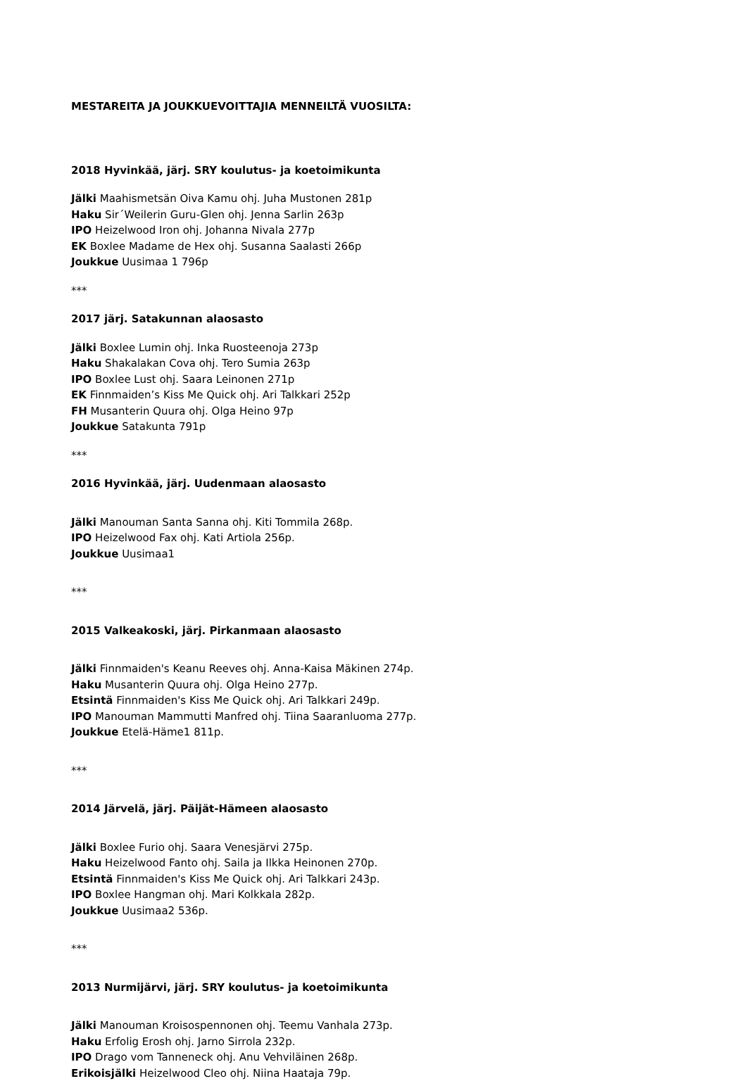MESTAREITA JA JOUKKUEVOITTAJIA MENNEILTÄ VUOSILTA:
2018 Hyvinkää, järj. SRY koulutus- ja koetoimikunta
Jälki Maahismetsän Oiva Kamu ohj. Juha Mustonen 281p
Haku Sir´Weilerin Guru-Glen ohj. Jenna Sarlin 263p
IPO Heizelwood Iron ohj. Johanna Nivala 277p
EK Boxlee Madame de Hex ohj. Susanna Saalasti 266p
Joukkue Uusimaa 1 796p
***
2017 järj. Satakunnan alaosasto
Jälki Boxlee Lumin ohj. Inka Ruosteenoja 273p
Haku Shakalakan Cova ohj. Tero Sumia 263p
IPO Boxlee Lust ohj. Saara Leinonen 271p
EK Finnmaiden’s Kiss Me Quick ohj. Ari Talkkari 252p
FH Musanterin Quura ohj. Olga Heino 97p
Joukkue Satakunta 791p
***
2016 Hyvinkää, järj. Uudenmaan alaosasto
Jälki Manouman Santa Sanna ohj. Kiti Tommila 268p.
IPO Heizelwood Fax ohj. Kati Artiola 256p.
Joukkue Uusimaa1
***
2015 Valkeakoski, järj. Pirkanmaan alaosasto
Jälki Finnmaiden's Keanu Reeves ohj. Anna-Kaisa Mäkinen 274p.
Haku Musanterin Quura ohj. Olga Heino 277p.
Etsintä Finnmaiden's Kiss Me Quick ohj. Ari Talkkari 249p.
IPO Manouman Mammutti Manfred ohj. Tiina Saaranluoma 277p.
Joukkue Etelä-Häme1 811p.
***
2014 Järvelä, järj. Päijät-Hämeen alaosasto
Jälki Boxlee Furio ohj. Saara Venesjärvi 275p.
Haku Heizelwood Fanto ohj. Saila ja Ilkka Heinonen 270p.
Etsintä Finnmaiden's Kiss Me Quick ohj. Ari Talkkari 243p.
IPO Boxlee Hangman ohj. Mari Kolkkala 282p.
Joukkue Uusimaa2 536p.
***
2013 Nurmijärvi, järj. SRY koulutus- ja koetoimikunta
Jälki Manouman Kroisospennonen ohj. Teemu Vanhala 273p.
Haku Erfolig Erosh ohj. Jarno Sirrola 232p.
IPO Drago vom Tanneneck ohj. Anu Vehviläinen 268p.
Erikoisjälki Heizelwood Cleo ohj. Niina Haataja 79p.